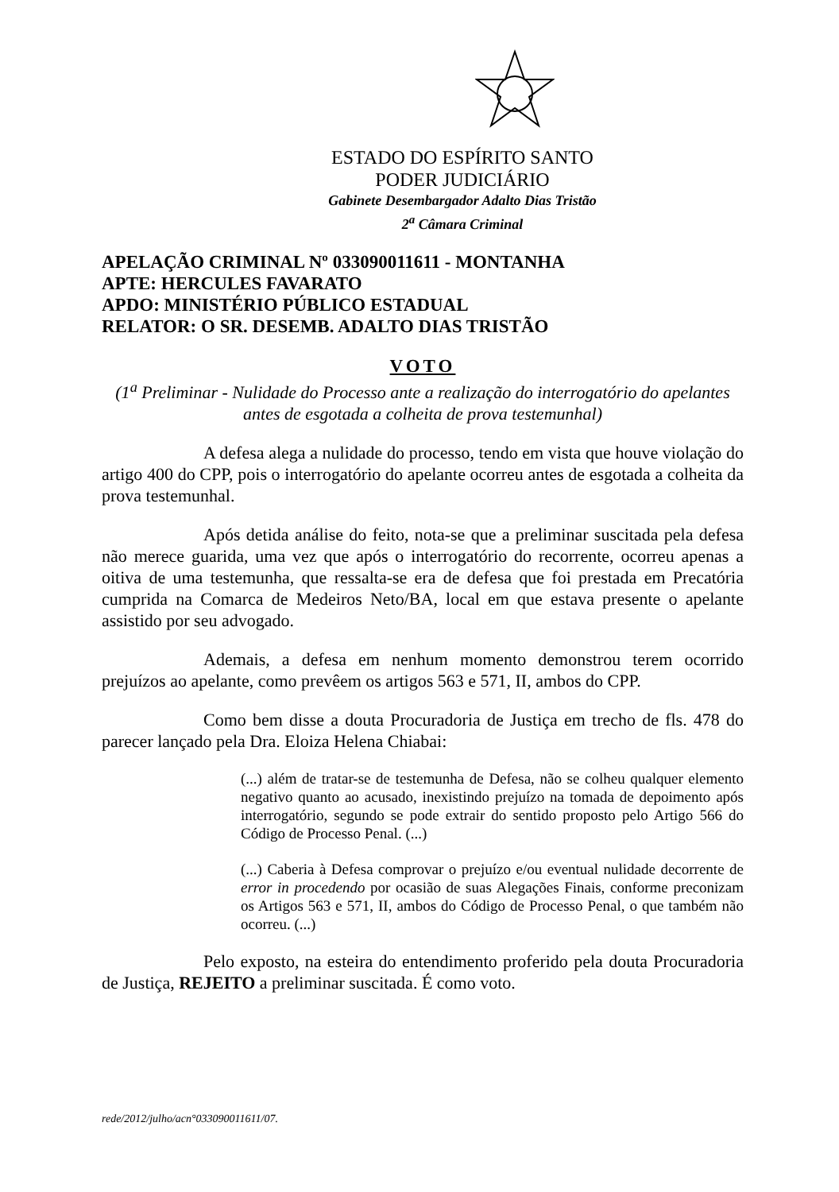ESTADO DO ESPÍRITO SANTO
PODER JUDICIÁRIO
Gabinete Desembargador Adalto Dias Tristão
2<sup>a</sup> Câmara Criminal
APELAÇÃO CRIMINAL Nº 033090011611 - MONTANHA
APTE: HERCULES FAVARATO
APDO: MINISTÉRIO PÚBLICO ESTADUAL
RELATOR: O SR. DESEMB. ADALTO DIAS TRISTÃO
VOTO
(1<sup>a</sup> Preliminar - Nulidade do Processo ante a realização do interrogatório do apelantes antes de esgotada a colheita de prova testemunhal)
A defesa alega a nulidade do processo, tendo em vista que houve violação do artigo 400 do CPP, pois o interrogatório do apelante ocorreu antes de esgotada a colheita da prova testemunhal.
Após detida análise do feito, nota-se que a preliminar suscitada pela defesa não merece guarida, uma vez que após o interrogatório do recorrente, ocorreu apenas a oitiva de uma testemunha, que ressalta-se era de defesa que foi prestada em Precatória cumprida na Comarca de Medeiros Neto/BA, local em que estava presente o apelante assistido por seu advogado.
Ademais, a defesa em nenhum momento demonstrou terem ocorrido prejuízos ao apelante, como prevêem os artigos 563 e 571, II, ambos do CPP.
Como bem disse a douta Procuradoria de Justiça em trecho de fls. 478 do parecer lançado pela Dra. Eloiza Helena Chiabai:
(...) além de tratar-se de testemunha de Defesa, não se colheu qualquer elemento negativo quanto ao acusado, inexistindo prejuízo na tomada de depoimento após interrogatório, segundo se pode extrair do sentido proposto pelo Artigo 566 do Código de Processo Penal. (...)
(...) Caberia à Defesa comprovar o prejuízo e/ou eventual nulidade decorrente de error in procedendo por ocasião de suas Alegações Finais, conforme preconizam os Artigos 563 e 571, II, ambos do Código de Processo Penal, o que também não ocorreu. (...)
Pelo exposto, na esteira do entendimento proferido pela douta Procuradoria de Justiça, REJEITO a preliminar suscitada. É como voto.
rede/2012/julho/acn°033090011611/07.